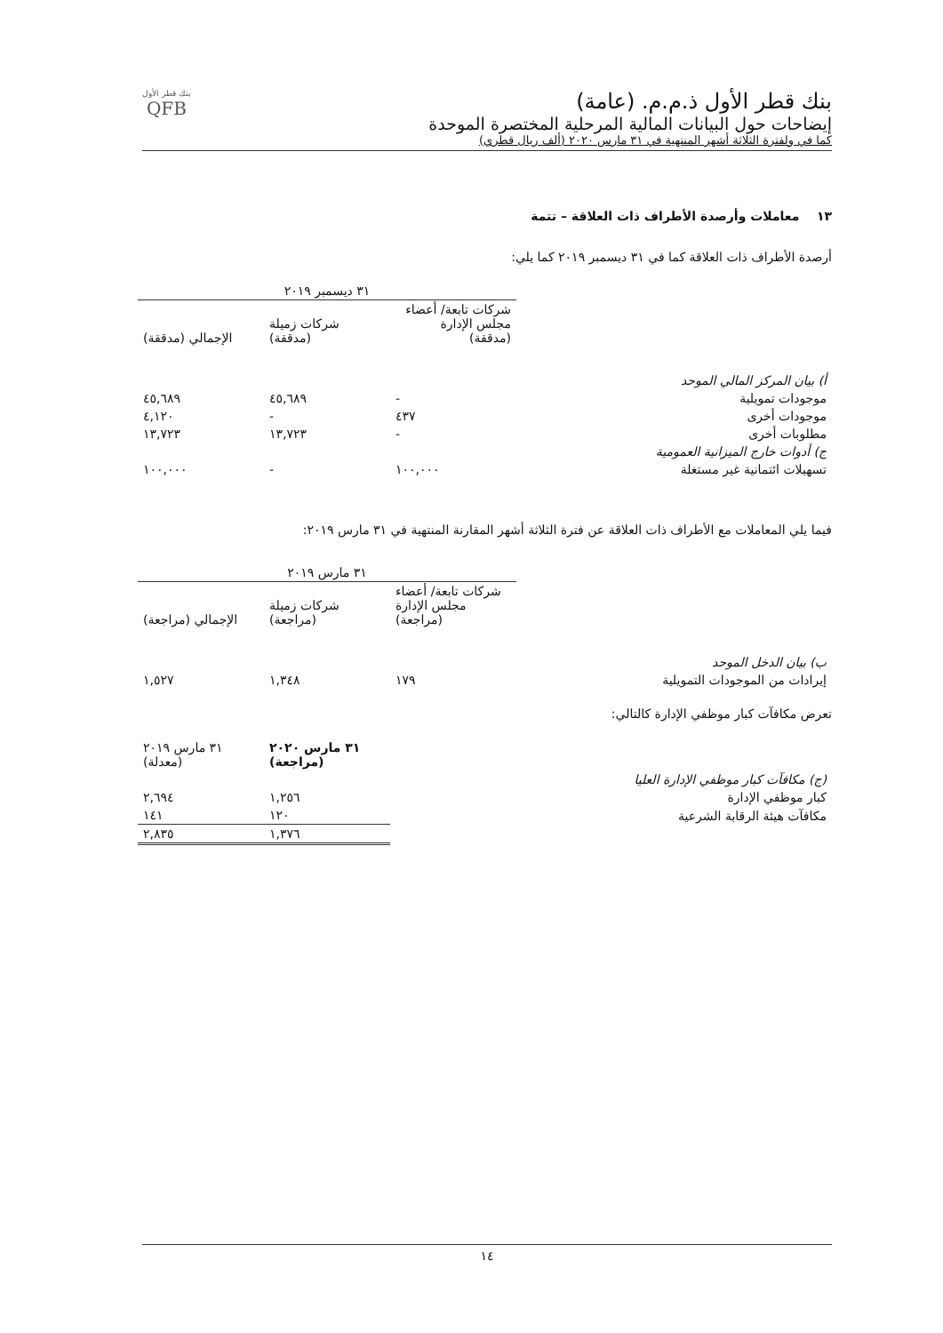بنك قطر الأول ذ.م.م. (عامة)
إيضاحات حول البيانات المالية المرحلية المختصرة الموحدة
كما في ولفترة الثلاثة أشهر المنتهية في ٣١ مارس ٢٠٢٠ (ألف ريال قطري)
بنك قطر الأول
QFB
١٣ معاملات وأرصدة الأطراف ذات العلاقة – تتمة
أرصدة الأطراف ذات العلاقة كما في ٣١ ديسمبر ٢٠١٩ كما يلي:
| | ٣١ ديسمبر ٢٠١٩ | | |
| | شركات تابعة/ أعضاء مجلس الإدارة (مدققة) | شركات زميلة (مدققة) | الإجمالي (مدققة) |
| أ) بيان المركز المالي الموحد | | | |
| موجودات تمويلية | - | ٤٥,٦٨٩ | ٤٥,٦٨٩ |
| موجودات أخرى | ٤٣٧ | - | ٤,١٢٠ |
| مطلوبات أخرى | - | ١٣,٧٢٣ | ١٣,٧٢٣ |
| ج) أدوات خارج الميزانية العمومية | | | |
| تسهيلات ائتمانية غير مستغلة | ١٠٠,٠٠٠ | - | ١٠٠,٠٠٠ |
فيما يلي المعاملات مع الأطراف ذات العلاقة عن فترة الثلاثة أشهر المقارنة المنتهية في ٣١ مارس ٢٠١٩:
| | ٣١ مارس ٢٠١٩ | | |
| | شركات تابعة/ أعضاء مجلس الإدارة (مراجعة) | شركات زميلة (مراجعة) | الإجمالي (مراجعة) |
| ب) بيان الدخل الموحد | | | |
| إيرادات من الموجودات التمويلية | ١٧٩ | ١,٣٤٨ | ١,٥٢٧ |
تعرض مكافآت كبار موظفي الإدارة كالتالي:
| | ٣١ مارس ٢٠٢٠ (مراجعة) | ٣١ مارس ٢٠١٩ (معدلة) |
| (ج) مكافآت كبار موظفي الإدارة العليا | | |
| كبار موظفي الإدارة | ١,٢٥٦ | ٢,٦٩٤ |
| مكافآت هيئة الرقابة الشرعية | ١٢٠ | ١٤١ |
| | ١,٣٧٦ | ٢,٨٣٥ |
١٤